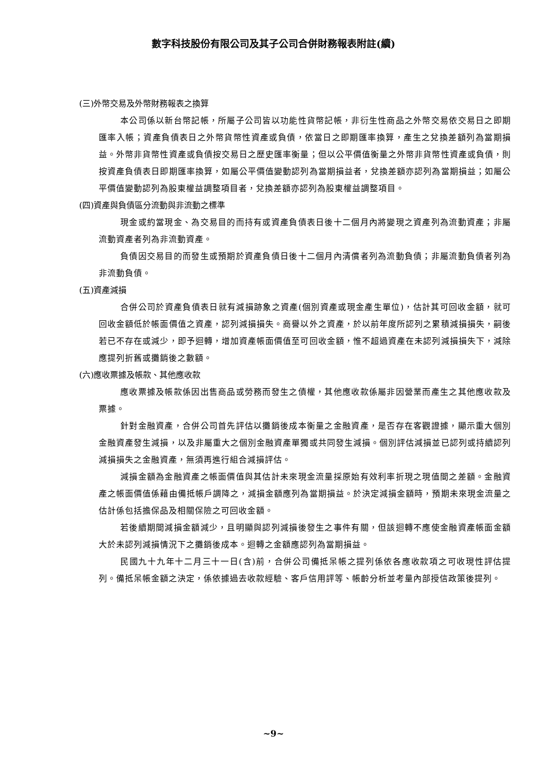數字科技股份有限公司及其子公司合併財務報表附註(續)
(三)外幣交易及外幣財務報表之換算
本公司係以新台幣記帳，所屬子公司皆以功能性貨幣記帳，非衍生性商品之外幣交易依交易日之即期匯率入帳；資產負債表日之外幣貨幣性資產或負債，依當日之即期匯率換算，產生之兌換差額列為當期損益。外幣非貨幣性資產或負債按交易日之歷史匯率衡量；但以公平價值衡量之外幣非貨幣性資產或負債，則按資產負債表日即期匯率換算，如屬公平價值變動認列為當期損益者，兌換差額亦認列為當期損益；如屬公平價值變動認列為股東權益調整項目者，兌換差額亦認列為股東權益調整項目。
(四)資產與負債區分流動與非流動之標準
現金或約當現金、為交易目的而持有或資產負債表日後十二個月內將變現之資產列為流動資產；非屬流動資產者列為非流動資產。
負債因交易目的而發生或預期於資產負債日後十二個月內清償者列為流動負債；非屬流動負債者列為非流動負債。
(五)資產減損
合併公司於資產負債表日就有減損跡象之資產(個別資產或現金產生單位)，估計其可回收金額，就可回收金額低於帳面價值之資產，認列減損損失。商譽以外之資產，於以前年度所認列之累積減損損失，嗣後若已不存在或減少，即予迴轉，增加資產帳面價值至可回收金額，惟不超過資產在未認列減損損失下，減除應提列折舊或攤銷後之數額。
(六)應收票據及帳款、其他應收款
應收票據及帳款係因出售商品或勞務而發生之債權，其他應收款係屬非因營業而產生之其他應收款及票據。
針對金融資產，合併公司首先評估以攤銷後成本衡量之金融資產，是否存在客觀證據，顯示重大個別金融資產發生減損，以及非屬重大之個別金融資產單獨或共同發生減損。個別評估減損並已認列或持續認列減損損失之金融資產，無須再進行組合減損評估。
減損金額為金融資產之帳面價值與其估計未來現金流量採原始有效利率折現之現值間之差額。金融資產之帳面價值係藉由備抵帳戶調降之，減損金額應列為當期損益。於決定減損金額時，預期未來現金流量之估計係包括擔保品及相關保險之可回收金額。
若後續期間減損金額減少，且明顯與認列減損後發生之事件有關，但該迴轉不應使金融資產帳面金額大於未認列減損情況下之攤銷後成本。迴轉之金額應認列為當期損益。
民國九十九年十二月三十一日(含)前，合併公司備抵呆帳之提列係依各應收款項之可收現性評估提列。備抵呆帳金額之決定，係依據過去收款經驗、客戶信用評等、帳齡分析並考量內部授信政策後提列。
~9~